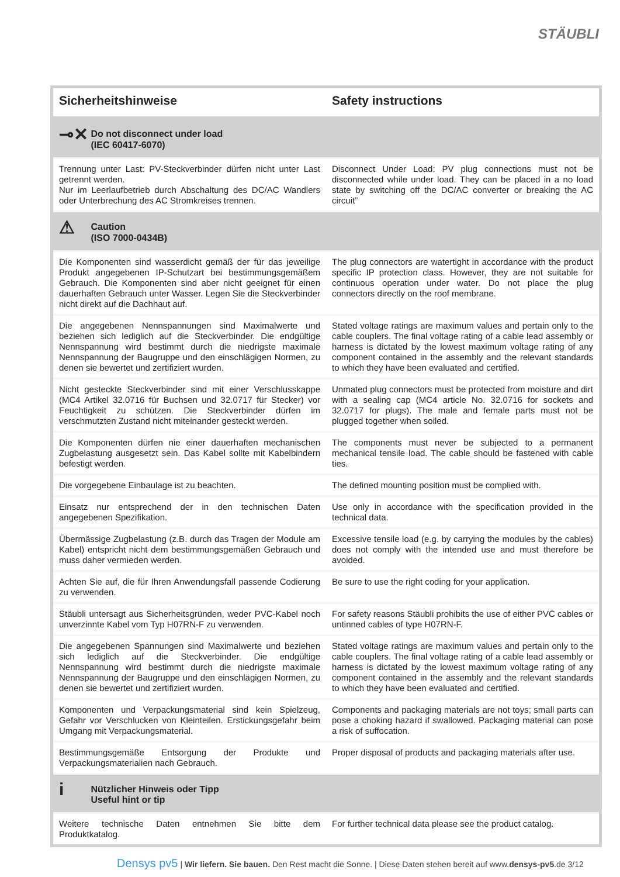STÄUBLI
| Sicherheitshinweise | Safety instructions |
| --- | --- |
| ⊸✕ Do not disconnect under load (IEC 60417-6070) | |
| Trennung unter Last: PV-Steckverbinder dürfen nicht unter Last getrennt werden. Nur im Leerlaufbetrieb durch Abschaltung des DC/AC Wandlers oder Unterbrechung des AC Stromkreises trennen. | Disconnect Under Load: PV plug connections must not be disconnected while under load. They can be placed in a no load state by switching off the DC/AC converter or breaking the AC circuit” |
| ⚠ Caution (ISO 7000-0434B) | |
| Die Komponenten sind wasserdicht gemäß der für das jeweilige Produkt angegebenen IP-Schutzart bei bestimmungsgemäßem Gebrauch. Die Komponenten sind aber nicht geeignet für einen dauerhaften Gebrauch unter Wasser. Legen Sie die Steckverbinder nicht direkt auf die Dachhaut auf. | The plug connectors are watertight in accordance with the product specific IP protection class. However, they are not suitable for continuous operation under water. Do not place the plug connectors directly on the roof membrane. |
| Die angegebenen Nennspannungen sind Maximalwerte und beziehen sich lediglich auf die Steckverbinder. Die endgültige Nennspannung wird bestimmt durch die niedrigste maximale Nennspannung der Baugruppe und den einschlägigen Normen, zu denen sie bewertet und zertifiziert wurden. | Stated voltage ratings are maximum values and pertain only to the cable couplers. The final voltage rating of a cable lead assembly or harness is dictated by the lowest maximum voltage rating of any component contained in the assembly and the relevant standards to which they have been evaluated and certified. |
| Nicht gesteckte Steckverbinder sind mit einer Verschlusskappe (MC4 Artikel 32.0716 für Buchsen und 32.0717 für Stecker) vor Feuchtigkeit zu schützen. Die Steckverbinder dürfen im verschmutzten Zustand nicht miteinander gesteckt werden. | Unmated plug connectors must be protected from moisture and dirt with a sealing cap (MC4 article No. 32.0716 for sockets and 32.0717 for plugs). The male and female parts must not be plugged together when soiled. |
| Die Komponenten dürfen nie einer dauerhaften mechanischen Zugbelastung ausgesetzt sein. Das Kabel sollte mit Kabelbindern befestigt werden. | The components must never be subjected to a permanent mechanical tensile load. The cable should be fastened with cable ties. |
| Die vorgegebene Einbaulage ist zu beachten. | The defined mounting position must be complied with. |
| Einsatz nur entsprechend der in den technischen Daten angegebenen Spezifikation. | Use only in accordance with the specification provided in the technical data. |
| Übermässige Zugbelastung (z.B. durch das Tragen der Module am Kabel) entspricht nicht dem bestimmungsgemäßen Gebrauch und muss daher vermieden werden. | Excessive tensile load (e.g. by carrying the modules by the cables) does not comply with the intended use and must therefore be avoided. |
| Achten Sie auf, die für Ihren Anwendungsfall passende Codierung zu verwenden. | Be sure to use the right coding for your application. |
| Stäubli untersagt aus Sicherheitsgründen, weder PVC-Kabel noch unverzinnte Kabel vom Typ H07RN-F zu verwenden. | For safety reasons Stäubli prohibits the use of either PVC cables or untinned cables of type H07RN-F. |
| Die angegebenen Spannungen sind Maximalwerte und beziehen sich lediglich auf die Steckverbinder. Die endgültige Nennspannung wird bestimmt durch die niedrigste maximale Nennspannung der Baugruppe und den einschlägigen Normen, zu denen sie bewertet und zertifiziert wurden. | Stated voltage ratings are maximum values and pertain only to the cable couplers. The final voltage rating of a cable lead assembly or harness is dictated by the lowest maximum voltage rating of any component contained in the assembly and the relevant standards to which they have been evaluated and certified. |
| Komponenten und Verpackungsmaterial sind kein Spielzeug, Gefahr vor Verschlucken von Kleinteilen. Erstickungsgefahr beim Umgang mit Verpackungsmaterial. | Components and packaging materials are not toys; small parts can pose a choking hazard if swallowed. Packaging material can pose a risk of suffocation. |
| Bestimmungsgemäße Entsorgung der Produkte und Verpackungsmaterialien nach Gebrauch. | Proper disposal of products and packaging materials after use. |
| i Nützlicher Hinweis oder Tipp Useful hint or tip | |
| Weitere technische Daten entnehmen Sie bitte dem Produktkatalog. | For further technical data please see the product catalog. |
Densys pv5 | Wir liefern. Sie bauen. Den Rest macht die Sonne. | Diese Daten stehen bereit auf www.densys-pv5.de 3/12